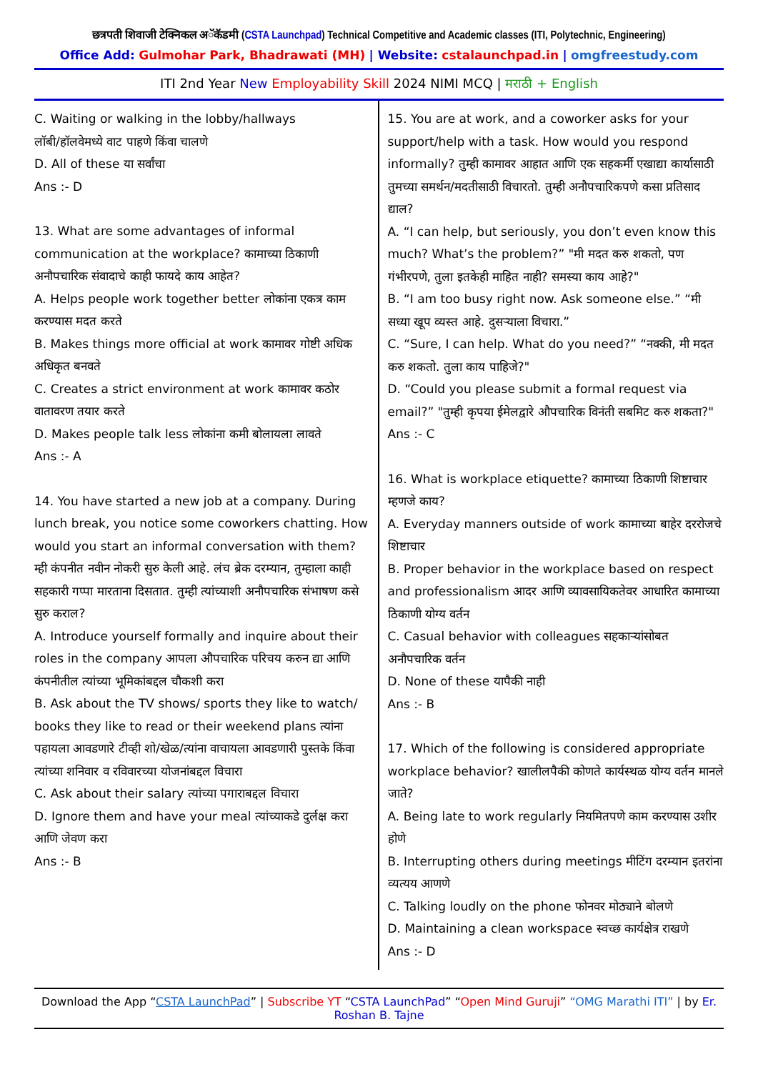छत्रपती शिवाजी टेक्निकल अॅकॅडमी (CSTA Launchpad) Technical Competitive and Academic classes (ITI, Polytechnic, Engineering)
Office Add: Gulmohar Park, Bhadrawati (MH) | Website: cstalaunchpad.in | omgfreestudy.com
ITI 2nd Year New Employability Skill 2024 NIMI MCQ | मराठी + English
C. Waiting or walking in the lobby/hallways
लॉबी/हॉलवेमध्ये वाट पाहणे किंवा चालणे
D. All of these या सर्वांचा
Ans :- D
13. What are some advantages of informal communication at the workplace? कामाच्या ठिकाणी अनौपचारिक संवादाचे काही फायदे काय आहेत?
A. Helps people work together better लोकांना एकत्र काम करण्यास मदत करते
B. Makes things more official at work कामावर गोष्टी अधिक अधिकृत बनवते
C. Creates a strict environment at work कामावर कठोर वातावरण तयार करते
D. Makes people talk less लोकांना कमी बोलायला लावते
Ans :- A
14. You have started a new job at a company. During lunch break, you notice some coworkers chatting. How would you start an informal conversation with them? म्ही कंपनीत नवीन नोकरी सुरु केली आहे. लंच ब्रेक दरम्यान, तुम्हाला काही सहकारी गप्पा मारताना दिसतात. तुम्ही त्यांच्याशी अनौपचारिक संभाषण कसे सुरु कराल?
A. Introduce yourself formally and inquire about their roles in the company आपला औपचारिक परिचय करुन द्या आणि कंपनीतील त्यांच्या भूमिकांबद्दल चौकशी करा
B. Ask about the TV shows/ sports they like to watch/ books they like to read or their weekend plans त्यांना पहायला आवडणारे टीव्ही शो/खेळ/त्यांना वाचायला आवडणारी पुस्तके किंवा त्यांच्या शनिवार व रविवारच्या योजनांबद्दल विचारा
C. Ask about their salary त्यांच्या पगाराबद्दल विचारा
D. Ignore them and have your meal त्यांच्याकडे दुर्लक्ष करा आणि जेवण करा
Ans :- B
15. You are at work, and a coworker asks for your support/help with a task. How would you respond informally? तुम्ही कामावर आहात आणि एक सहकर्मी एखाद्या कार्यासाठी तुमच्या समर्थन/मदतीसाठी विचारतो. तुम्ही अनौपचारिकपणे कसा प्रतिसाद द्याल?
A. “I can help, but seriously, you don’t even know this much? What’s the problem?” "मी मदत करु शकतो, पण गंभीरपणे, तुला इतकेही माहित नाही? समस्या काय आहे?"
B. “I am too busy right now. Ask someone else.” “मी सध्या खूप व्यस्त आहे. दुसऱ्याला विचारा.”
C. “Sure, I can help. What do you need?” “नक्की, मी मदत करु शकतो. तुला काय पाहिजे?"
D. “Could you please submit a formal request via email?” "तुम्ही कृपया ईमेलद्वारे औपचारिक विनंती सबमिट करु शकता?"
Ans :- C
16. What is workplace etiquette? कामाच्या ठिकाणी शिष्टाचार म्हणजे काय?
A. Everyday manners outside of work कामाच्या बाहेर दररोजचे शिष्टाचार
B. Proper behavior in the workplace based on respect and professionalism आदर आणि व्यावसायिकतेवर आधारित कामाच्या ठिकाणी योग्य वर्तन
C. Casual behavior with colleagues सहकाऱ्यांसोबत अनौपचारिक वर्तन
D. None of these यापैकी नाही
Ans :- B
17. Which of the following is considered appropriate workplace behavior? खालीलपैकी कोणते कार्यस्थळ योग्य वर्तन मानले जाते?
A. Being late to work regularly नियमितपणे काम करण्यास उशीर होणे
B. Interrupting others during meetings मीटिंग दरम्यान इतरांना व्यत्यय आणणे
C. Talking loudly on the phone फोनवर मोठ्याने बोलणे
D. Maintaining a clean workspace स्वच्छ कार्यक्षेत्र राखणे
Ans :- D
Download the App “CSTA LaunchPad” | Subscribe YT “CSTA LaunchPad” “Open Mind Guruji” “OMG Marathi ITI” | by Er. Roshan B. Tajne